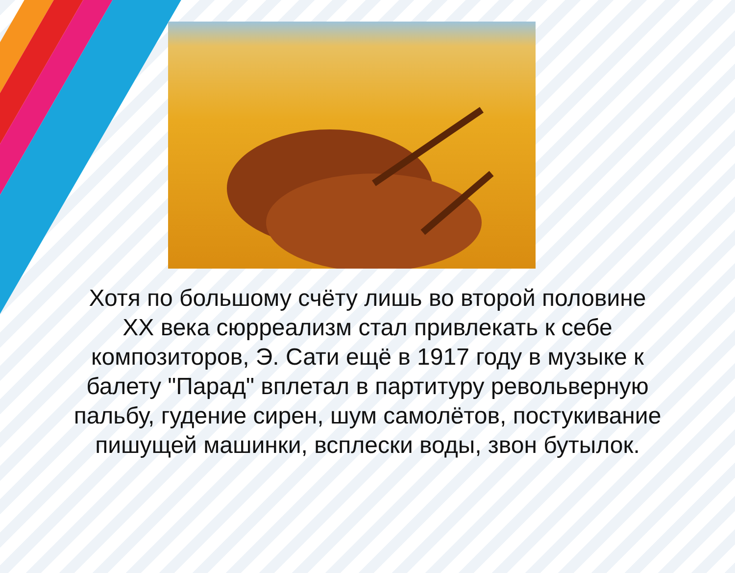Хотя по большому счёту лишь во второй половине XX века сюрреализм стал привлекать к себе композиторов, Э. Сати ещё в 1917 году в музыке к балету "Парад" вплетал в партитуру револьверную пальбу, гудение сирен, шум самолётов, постукивание пишущей машинки, всплески воды, звон бутылок.